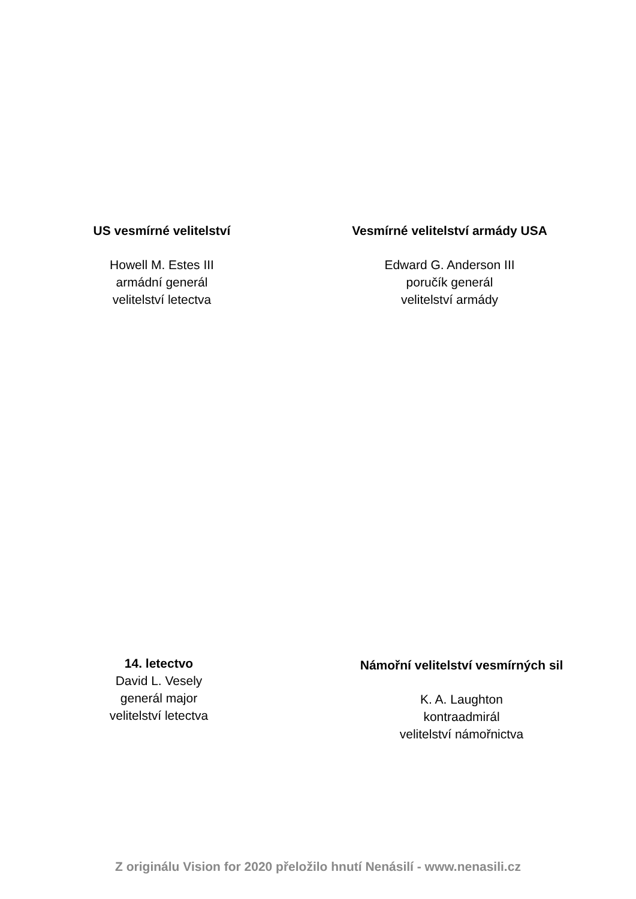US vesmírné velitelství
Howell M. Estes III
armádní generál
velitelství letectva
Vesmírné velitelství armády USA
Edward G. Anderson III
poručík generál
velitelství armády
14. letectvo
David L. Vesely
generál major
velitelství letectva
Námořní velitelství vesmírných sil
K. A. Laughton
kontraadmirál
velitelství námořnictva
Z originálu Vision for 2020 přeložilo hnutí Nenásilí - www.nenasili.cz